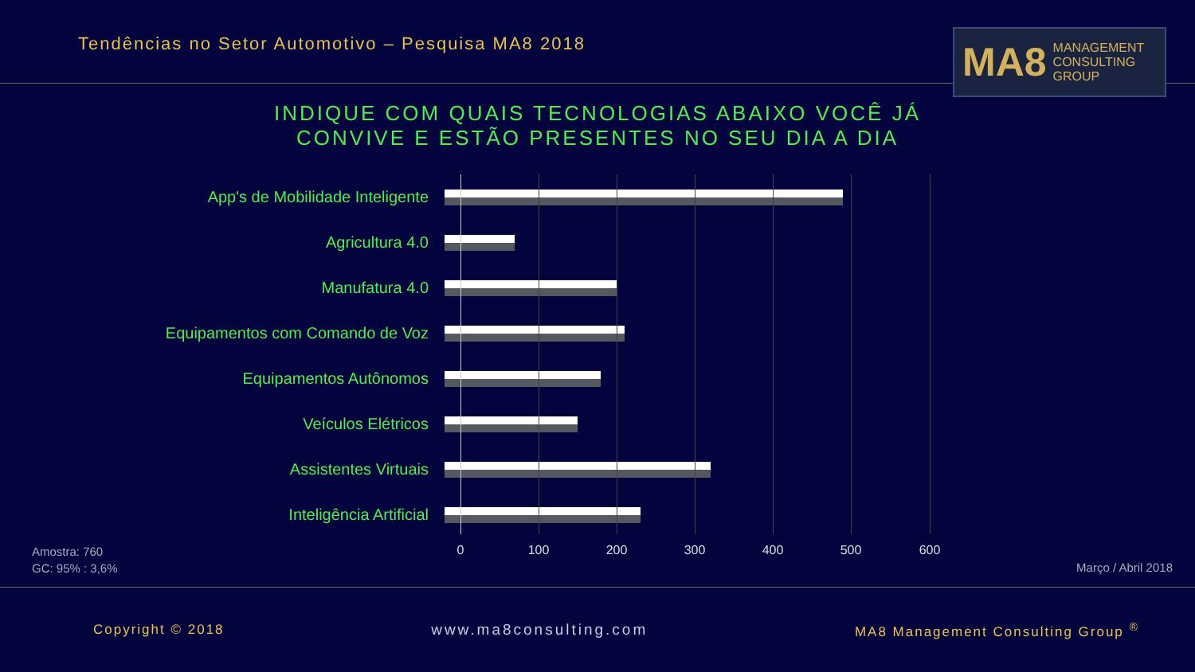Tendências no Setor Automotivo – Pesquisa MA8 2018
MA8 MANAGEMENT
CONSULTING GROUP
INDIQUE COM QUAIS TECNOLOGIAS ABAIXO VOCÊ JÁ
CONVIVE E ESTÃO PRESENTES NO SEU DIA A DIA
App's de Mobilidade Inteligente
Agricultura 4.0
Manufatura 4.0
Equipamentos com Comando de Voz
Equipamentos Autônomos
Veículos Elétricos
Assistentes Virtuais
Inteligência Artificial
0 100 200 300 400 500 600
Amostra: 760
GC: 95% : 3,6%
Março / Abril 2018
Copyright © 2018 www.ma8consulting.com
MA8 Management Consulting Group <sup>®</sup>